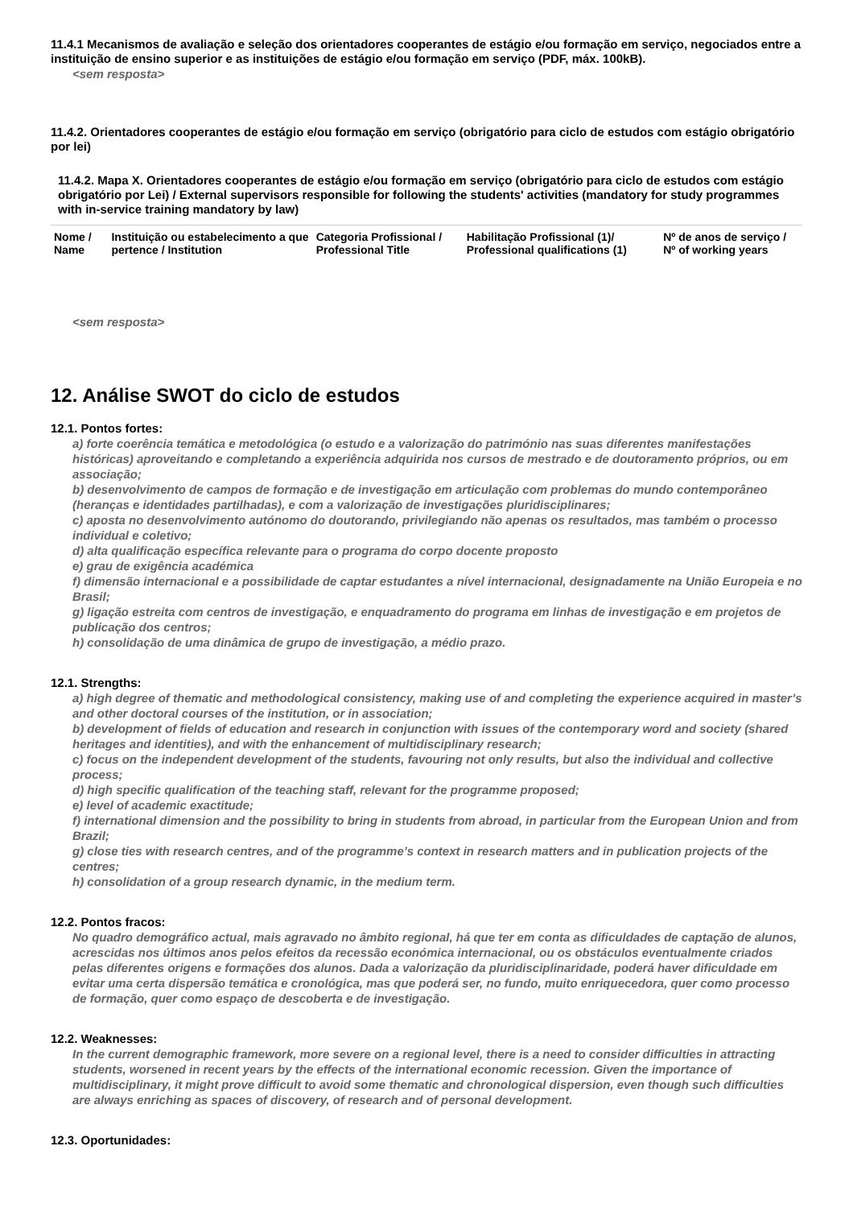11.4.1 Mecanismos de avaliação e seleção dos orientadores cooperantes de estágio e/ou formação em serviço, negociados entre a instituição de ensino superior e as instituições de estágio e/ou formação em serviço (PDF, máx. 100kB).
<sem resposta>
11.4.2. Orientadores cooperantes de estágio e/ou formação em serviço (obrigatório para ciclo de estudos com estágio obrigatório por lei)
11.4.2. Mapa X. Orientadores cooperantes de estágio e/ou formação em serviço (obrigatório para ciclo de estudos com estágio obrigatório por Lei) / External supervisors responsible for following the students' activities (mandatory for study programmes with in-service training mandatory by law)
| Nome / Name | Instituição ou estabelecimento a que pertence / Institution | Categoria Profissional / Professional Title | Habilitação Profissional (1)/ Professional qualifications (1) | Nº de anos de serviço / Nº of working years |
<sem resposta>
12. Análise SWOT do ciclo de estudos
12.1. Pontos fortes:
a) forte coerência temática e metodológica (o estudo e a valorização do património nas suas diferentes manifestações históricas) aproveitando e completando a experiência adquirida nos cursos de mestrado e de doutoramento próprios, ou em associação;
b) desenvolvimento de campos de formação e de investigação em articulação com problemas do mundo contemporâneo (heranças e identidades partilhadas), e com a valorização de investigações pluridisciplinares;
c) aposta no desenvolvimento autónomo do doutorando, privilegiando não apenas os resultados, mas também o processo individual e coletivo;
d) alta qualificação específica relevante para o programa do corpo docente proposto
e) grau de exigência académica
f) dimensão internacional e a possibilidade de captar estudantes a nível internacional, designadamente na União Europeia e no Brasil;
g) ligação estreita com centros de investigação, e enquadramento do programa em linhas de investigação e em projetos de publicação dos centros;
h) consolidação de uma dinâmica de grupo de investigação, a médio prazo.
12.1. Strengths:
a) high degree of thematic and methodological consistency, making use of and completing the experience acquired in master’s and other doctoral courses of the institution, or in association;
b) development of fields of education and research in conjunction with issues of the contemporary word and society (shared heritages and identities), and with the enhancement of multidisciplinary research;
c) focus on the independent development of the students, favouring not only results, but also the individual and collective process;
d) high specific qualification of the teaching staff, relevant for the programme proposed;
e) level of academic exactitude;
f) international dimension and the possibility to bring in students from abroad, in particular from the European Union and from Brazil;
g) close ties with research centres, and of the programme’s context in research matters and in publication projects of the centres;
h) consolidation of a group research dynamic, in the medium term.
12.2. Pontos fracos:
No quadro demográfico actual, mais agravado no âmbito regional, há que ter em conta as dificuldades de captação de alunos, acrescidas nos últimos anos pelos efeitos da recessão económica internacional, ou os obstáculos eventualmente criados pelas diferentes origens e formações dos alunos. Dada a valorização da pluridisciplinaridade, poderá haver dificuldade em evitar uma certa dispersão temática e cronológica, mas que poderá ser, no fundo, muito enriquecedora, quer como processo de formação, quer como espaço de descoberta e de investigação.
12.2. Weaknesses:
In the current demographic framework, more severe on a regional level, there is a need to consider difficulties in attracting students, worsened in recent years by the effects of the international economic recession. Given the importance of multidisciplinary, it might prove difficult to avoid some thematic and chronological dispersion, even though such difficulties are always enriching as spaces of discovery, of research and of personal development.
12.3. Oportunidades: